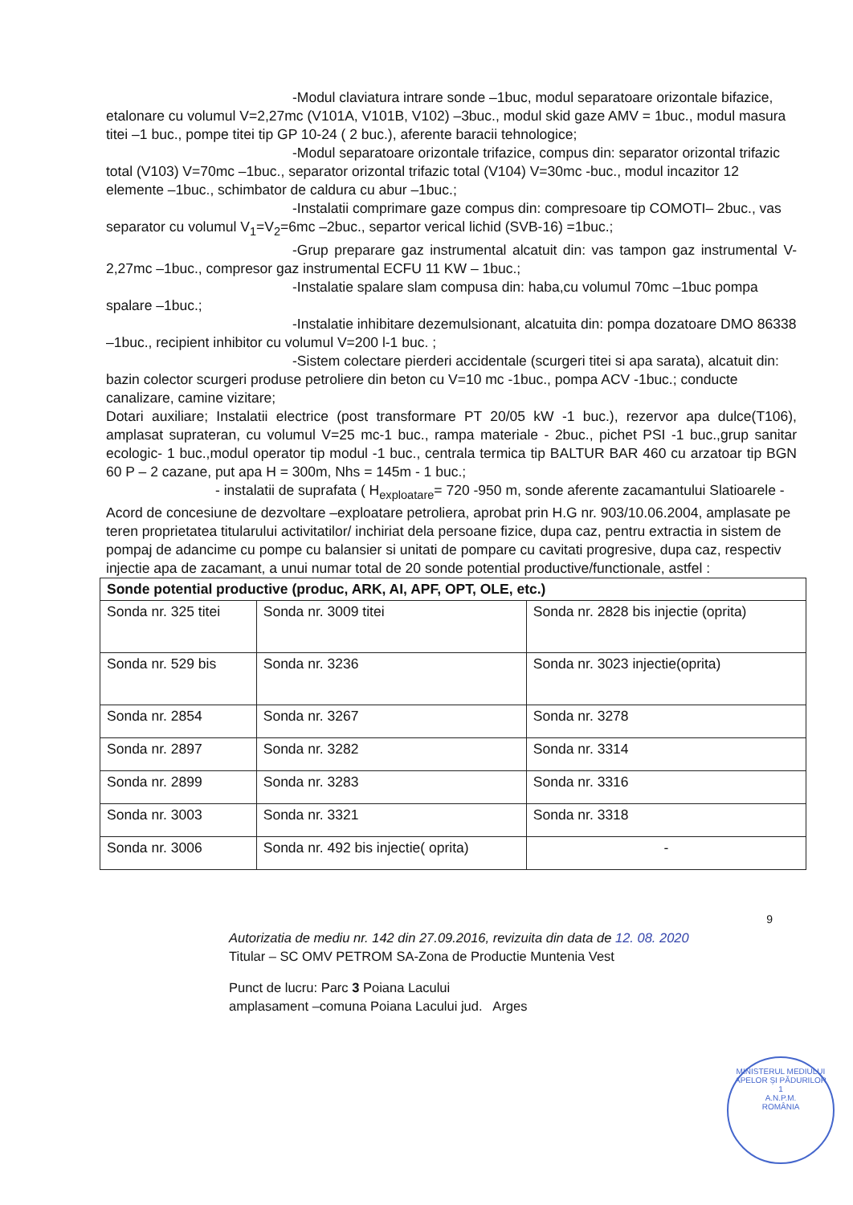-Modul claviatura intrare sonde –1buc, modul separatoare orizontale bifazice, etalonare cu volumul V=2,27mc (V101A, V101B, V102) –3buc., modul skid gaze AMV = 1buc., modul masura titei –1 buc., pompe titei tip GP 10-24 ( 2 buc.), aferente baracii tehnologice;
-Modul separatoare orizontale trifazice, compus din: separator orizontal trifazic total (V103) V=70mc –1buc., separator orizontal trifazic total (V104) V=30mc -buc., modul incazitor 12 elemente –1buc., schimbator de caldura cu abur –1buc.;
-Instalatii comprimare gaze compus din: compresoare tip COMOTI– 2buc., vas separator cu volumul V<sub>1</sub>=V<sub>2</sub>=6mc –2buc., separtor verical lichid (SVB-16) =1buc.;
-Grup preparare gaz instrumental alcatuit din: vas tampon gaz instrumental V-2,27mc –1buc., compresor gaz instrumental ECFU 11 KW – 1buc.;
-Instalatie spalare slam compusa din: haba,cu volumul 70mc –1buc pompa spalare –1buc.;
-Instalatie inhibitare dezemulsionant, alcatuita din: pompa dozatoare DMO 86338 –1buc., recipient inhibitor cu volumul V=200 l-1 buc. ;
-Sistem colectare pierderi accidentale (scurgeri titei si apa sarata), alcatuit din: bazin colector scurgeri produse petroliere din beton cu V=10 mc -1buc., pompa ACV -1buc.; conducte canalizare, camine vizitare;
Dotari auxiliare; Instalatii electrice (post transformare PT 20/05 kW -1 buc.), rezervor apa dulce(T106), amplasat suprateran, cu volumul V=25 mc-1 buc., rampa materiale - 2buc., pichet PSI -1 buc.,grup sanitar ecologic- 1 buc.,modul operator tip modul -1 buc., centrala termica tip BALTUR BAR 460 cu arzatoar tip BGN 60 P – 2 cazane, put apa H = 300m, Nhs = 145m - 1 buc.;
- instalatii de suprafata ( H<sub>exploatare</sub>= 720 -950 m, sonde aferente zacamantului Slatioarele - Acord de concesiune de dezvoltare –exploatare petroliera, aprobat prin H.G nr. 903/10.06.2004, amplasate pe teren proprietatea titularului activitatilor/ inchiriat dela persoane fizice, dupa caz, pentru extractia in sistem de pompaj de adancime cu pompe cu balansier si unitati de pompare cu cavitati progresive, dupa caz, respectiv injectie apa de zacamant, a unui numar total de 20 sonde potential productive/functionale, astfel :
| Sonde potential productive (produc, ARK, AI, APF, OPT, OLE, etc.) | | |
| --- | --- | --- |
| Sonda nr. 325 titei | Sonda nr. 3009 titei | Sonda nr. 2828 bis injectie (oprita) |
| Sonda nr. 529 bis | Sonda nr. 3236 | Sonda nr. 3023 injectie(oprita) |
| Sonda nr. 2854 | Sonda nr. 3267 | Sonda nr. 3278 |
| Sonda nr. 2897 | Sonda nr. 3282 | Sonda nr. 3314 |
| Sonda nr. 2899 | Sonda nr. 3283 | Sonda nr. 3316 |
| Sonda nr. 3003 | Sonda nr. 3321 | Sonda nr. 3318 |
| Sonda nr. 3006 | Sonda nr. 492 bis injectie( oprita) | - |
9
Autorizatia de mediu nr. 142 din 27.09.2016, revizuita din data de 12. 08. 2020
Titular – SC OMV PETROM SA-Zona de Productie Muntenia Vest
Punct de lucru: Parc 3 Poiana Lacului
amplasament –comuna Poiana Lacului jud. Arges
MINISTERUL MEDIULUI APELOR ȘI PĂDURILOR
1
A.N.P.M.
ROMÂNIA